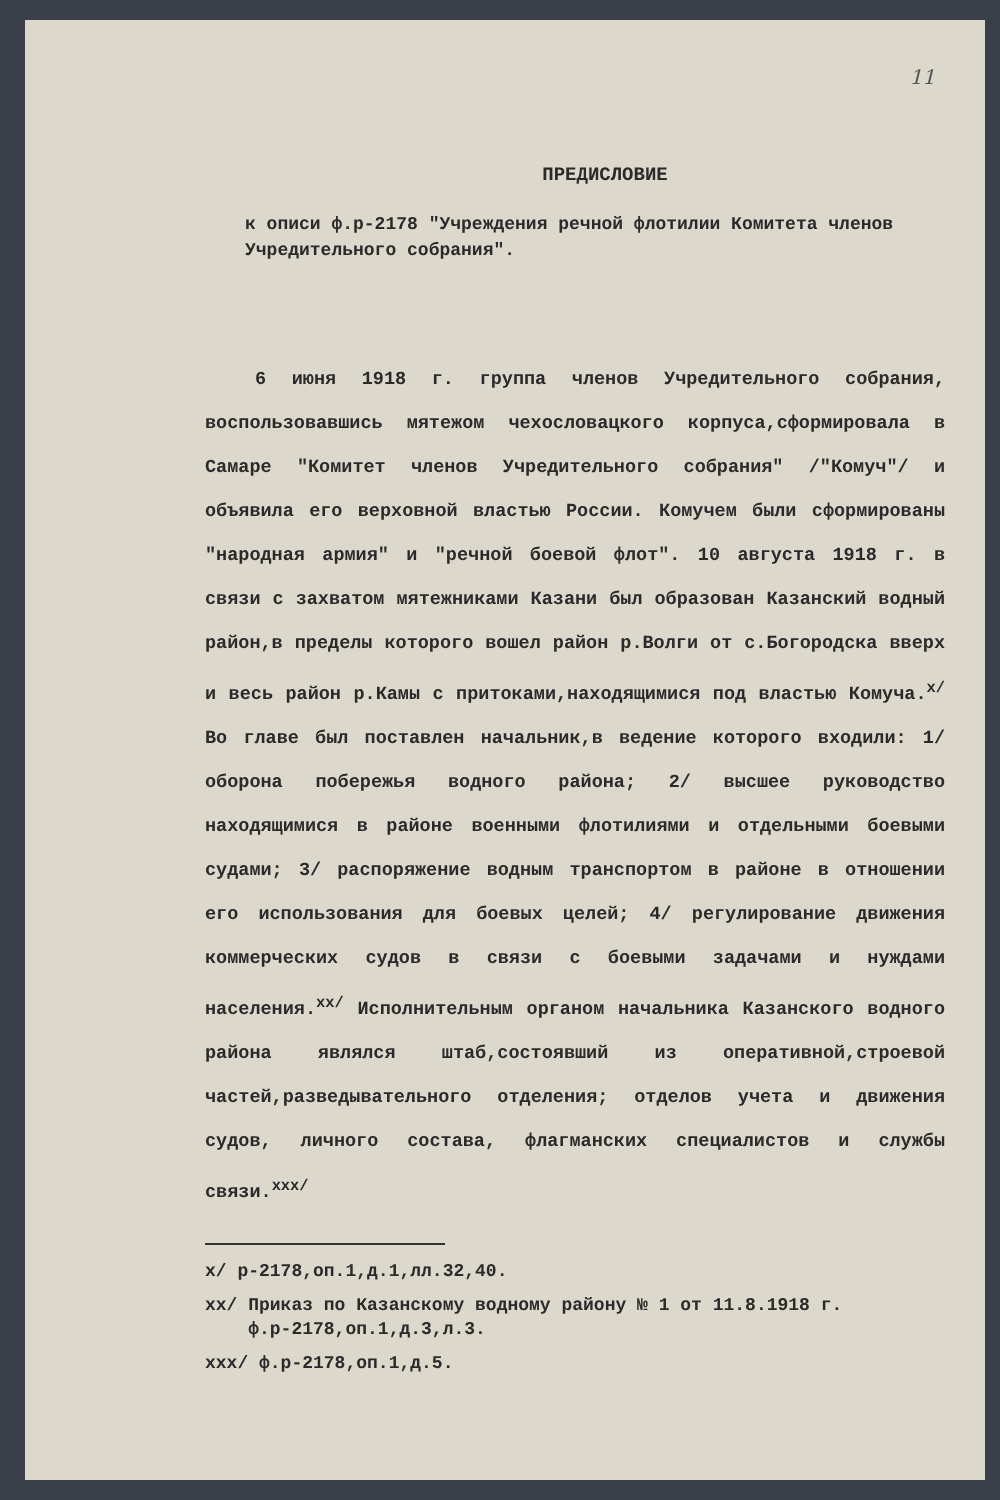11
ПРЕДИСЛОВИЕ
к описи ф.р-2178 "Учреждения речной флотилии Комитета членов Учредительного собрания".
6 июня 1918 г. группа членов Учредительного собрания, воспользовавшись мятежом чехословацкого корпуса,сформировала в Самаре "Комитет членов Учредительного собрания" /"Комуч"/ и объявила его верховной властью России. Комучем были сформированы "народная армия" и "речной боевой флот". 10 августа 1918 г. в связи с захватом мятежниками Казани был образован Казанский водный район,в пределы которого вошел район р.Волги от с.Богородска вверх и весь район р.Камы с притоками,находящимися под властью Комуча.<sup>х/</sup> Во главе был поставлен начальник,в ведение которого входили: 1/ оборона побережья водного района; 2/ высшее руководство находящимися в районе военными флотилиями и отдельными боевыми судами; 3/ распоряжение водным транспортом в районе в отношении его использования для боевых целей; 4/ регулирование движения коммерческих судов в связи с боевыми задачами и нуждами населения.<sup>хх/</sup> Исполнительным органом начальника Казанского водного района являлся штаб,состоявший из оперативной,строевой частей,разведывательного отделения; отделов учета и движения судов, личного состава, флагманских специалистов и службы связи.<sup>ххх/</sup>
х/ р-2178,оп.1,д.1,лл.32,40.
хх/ Приказ по Казанскому водному району № 1 от 11.8.1918 г.
ф.р-2178,оп.1,д.3,л.3.
ххх/ ф.р-2178,оп.1,д.5.